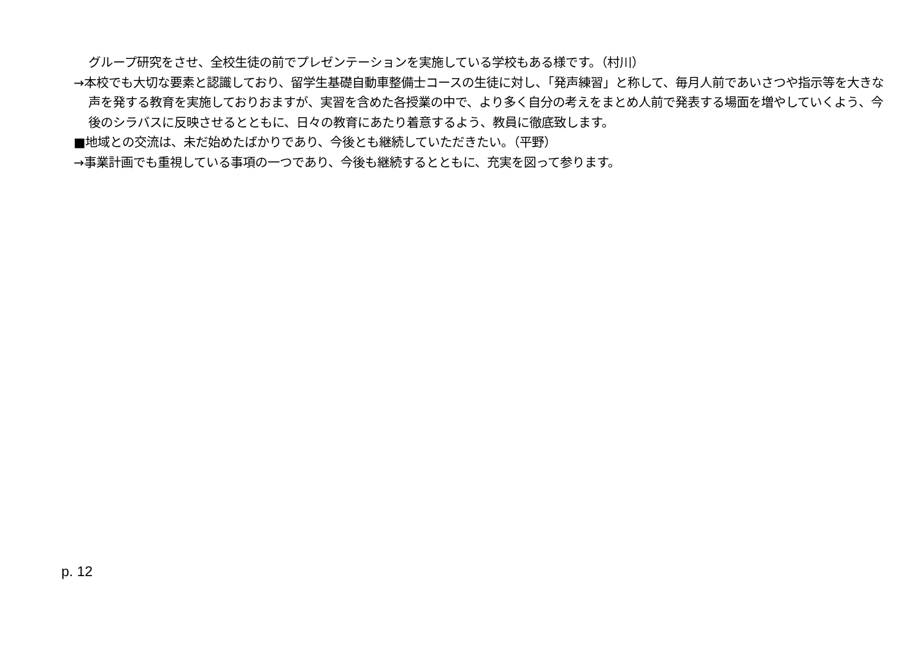グループ研究をさせ、全校生徒の前でプレゼンテーションを実施している学校もある様です。（村川）
→本校でも大切な要素と認識しており、留学生基礎自動車整備士コースの生徒に対し、「発声練習」と称して、毎月人前であいさつや指示等を大きな声を発する教育を実施しておりおますが、実習を含めた各授業の中で、より多く自分の考えをまとめ人前で発表する場面を増やしていくよう、今後のシラバスに反映させるとともに、日々の教育にあたり着意するよう、教員に徹底致します。
■地域との交流は、未だ始めたばかりであり、今後とも継続していただきたい。（平野）
→事業計画でも重視している事項の一つであり、今後も継続するとともに、充実を図って参ります。
p. 12